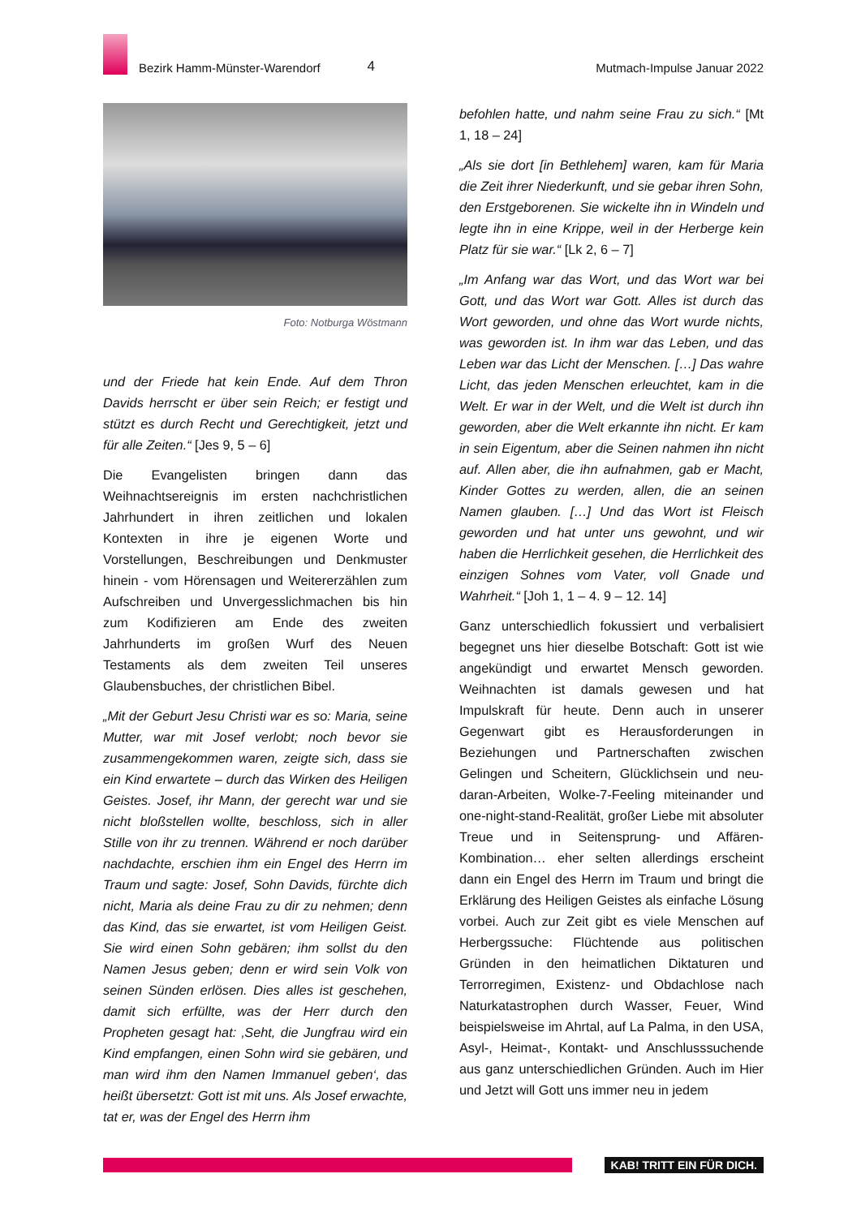Bezirk Hamm-Münster-Warendorf
4
Mutmach-Impulse Januar 2022
Foto: Notburga Wöstmann
und der Friede hat kein Ende. Auf dem Thron Davids herrscht er über sein Reich; er festigt und stützt es durch Recht und Gerechtigkeit, jetzt und für alle Zeiten.“ [Jes 9, 5 – 6]
Die Evangelisten bringen dann das Weihnachtsereignis im ersten nachchristlichen Jahrhundert in ihren zeitlichen und lokalen Kontexten in ihre je eigenen Worte und Vorstellungen, Beschreibungen und Denkmuster hinein - vom Hörensagen und Weitererzählen zum Aufschreiben und Unvergesslichmachen bis hin zum Kodifizieren am Ende des zweiten Jahrhunderts im großen Wurf des Neuen Testaments als dem zweiten Teil unseres Glaubensbuches, der christlichen Bibel.
„Mit der Geburt Jesu Christi war es so: Maria, seine Mutter, war mit Josef verlobt; noch bevor sie zusammengekommen waren, zeigte sich, dass sie ein Kind erwartete – durch das Wirken des Heiligen Geistes. Josef, ihr Mann, der gerecht war und sie nicht bloßstellen wollte, beschloss, sich in aller Stille von ihr zu trennen. Während er noch darüber nachdachte, erschien ihm ein Engel des Herrn im Traum und sagte: Josef, Sohn Davids, fürchte dich nicht, Maria als deine Frau zu dir zu nehmen; denn das Kind, das sie erwartet, ist vom Heiligen Geist. Sie wird einen Sohn gebären; ihm sollst du den Namen Jesus geben; denn er wird sein Volk von seinen Sünden erlösen. Dies alles ist geschehen, damit sich erfüllte, was der Herr durch den Propheten gesagt hat: ‚Seht, die Jungfrau wird ein Kind empfangen, einen Sohn wird sie gebären, und man wird ihm den Namen Immanuel geben‘, das heißt übersetzt: Gott ist mit uns. Als Josef erwachte, tat er, was der Engel des Herrn ihm
befohlen hatte, und nahm seine Frau zu sich.“ [Mt 1, 18 – 24]
„Als sie dort [in Bethlehem] waren, kam für Maria die Zeit ihrer Niederkunft, und sie gebar ihren Sohn, den Erstgeborenen. Sie wickelte ihn in Windeln und legte ihn in eine Krippe, weil in der Herberge kein Platz für sie war.“ [Lk 2, 6 – 7]
„Im Anfang war das Wort, und das Wort war bei Gott, und das Wort war Gott. Alles ist durch das Wort geworden, und ohne das Wort wurde nichts, was geworden ist. In ihm war das Leben, und das Leben war das Licht der Menschen. […] Das wahre Licht, das jeden Menschen erleuchtet, kam in die Welt. Er war in der Welt, und die Welt ist durch ihn geworden, aber die Welt erkannte ihn nicht. Er kam in sein Eigentum, aber die Seinen nahmen ihn nicht auf. Allen aber, die ihn aufnahmen, gab er Macht, Kinder Gottes zu werden, allen, die an seinen Namen glauben. […] Und das Wort ist Fleisch geworden und hat unter uns gewohnt, und wir haben die Herrlichkeit gesehen, die Herrlichkeit des einzigen Sohnes vom Vater, voll Gnade und Wahrheit.“ [Joh 1, 1 – 4. 9 – 12. 14]
Ganz unterschiedlich fokussiert und verbalisiert begegnet uns hier dieselbe Botschaft: Gott ist wie angekündigt und erwartet Mensch geworden. Weihnachten ist damals gewesen und hat Impulskraft für heute. Denn auch in unserer Gegenwart gibt es Herausforderungen in Beziehungen und Partnerschaften zwischen Gelingen und Scheitern, Glücklichsein und neu-daran-Arbeiten, Wolke-7-Feeling miteinander und one-night-stand-Realität, großer Liebe mit absoluter Treue und in Seitensprung- und Affären-Kombination… eher selten allerdings erscheint dann ein Engel des Herrn im Traum und bringt die Erklärung des Heiligen Geistes als einfache Lösung vorbei. Auch zur Zeit gibt es viele Menschen auf Herbergssuche: Flüchtende aus politischen Gründen in den heimatlichen Diktaturen und Terrorregimen, Existenz- und Obdachlose nach Naturkatastrophen durch Wasser, Feuer, Wind beispielsweise im Ahrtal, auf La Palma, in den USA, Asyl-, Heimat-, Kontakt- und Anschlusssuchende aus ganz unterschiedlichen Gründen. Auch im Hier und Jetzt will Gott uns immer neu in jedem
KAB! TRITT EIN FÜR DICH.